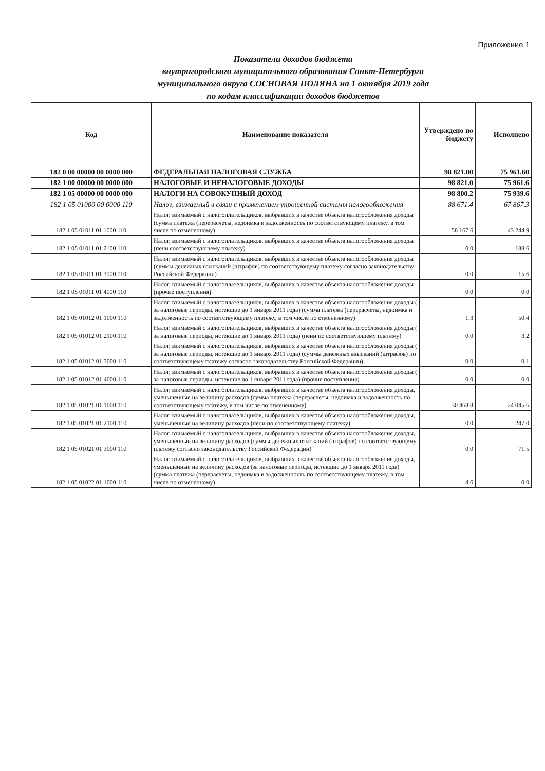Приложение 1
Показатели доходов бюджета
внутригородского муниципального образования Санкт-Петербурга
муниципального округа СОСНОВАЯ ПОЛЯНА на 1 октября 2019 года
по кодам классификации доходов бюджетов
| Код | Наименование показателя | Утверждено по бюджету | Исполнено |
| --- | --- | --- | --- |
| 182 0 00 00000 00 0000 000 | ФЕДЕРАЛЬНАЯ НАЛОГОВАЯ СЛУЖБА | 98 821.00 | 75 961.60 |
| 182 1 00 00000 00 0000 000 | НАЛОГОВЫЕ И НЕНАЛОГОВЫЕ ДОХОДЫ | 98 821.0 | 75 961.6 |
| 182 1 05 00000 00 0000 000 | НАЛОГИ НА СОВОКУПНЫЙ ДОХОД | 98 800.2 | 75 939.6 |
| 182 1 05 01000 00 0000 110 | Налог, взимаемый в связи с применением упрощенной системы налогообложения | 88 671.4 | 67 867.3 |
| 182 1 05 01011 01 1000 110 | Налог, взимаемый с налогоплательщиков, выбравших в качестве объекта налогообложения доходы (сумма платежа (перерасчеты, недоимка и задолженность по соответствующему платежу, в том числе по отмененному) | 58 167.6 | 43 244.9 |
| 182 1 05 01011 01 2100 110 | Налог, взимаемый с налогоплательщиков, выбравших в качестве объекта налогообложения доходы (пени соответствующему платежу) | 0.0 | 188.6 |
| 182 1 05 01011 01 3000 110 | Налог, взимаемый с налогоплательщиков, выбравших в качестве объекта налогообложения доходы (суммы денежных взысканий (штрафов) по соответствующему платежу согласно законодательству Российской Федерации) | 0.0 | 15.6 |
| 182 1 05 01011 01 4000 110 | Налог, взимаемый с налогоплательщиков, выбравших в качестве объекта налогообложения доходы (прочие поступления) | 0.0 | 0.0 |
| 182 1 05 01012 01 1000 110 | Налог, взимаемый с налогоплательщиков, выбравших в качестве объекта налогообложения доходы ( за налоговые периоды, истекшие до 1 января 2011 года) (сумма платежа (перерасчеты, недоимка и задолженность по соответствующему платежу, в том числе по отмененному) | 1.3 | 50.4 |
| 182 1 05 01012 01 2100 110 | Налог, взимаемый с налогоплательщиков, выбравших в качестве объекта налогообложения доходы ( за налоговые периоды, истекшие до 1 января 2011 года) (пени по соответствующему платежу) | 0.0 | 3.2 |
| 182 1 05 01012 01 3000 110 | Налог, взимаемый с налогоплательщиков, выбравших в качестве объекта налогообложения доходы ( за налоговые периоды, истекшие до 1 января 2011 года) (суммы денежных взысканий (штрафов) по соответствующему платежу согласно законодательству Российской Федерации) | 0.0 | 0.1 |
| 182 1 05 01012 01 4000 110 | Налог, взимаемый с налогоплательщиков, выбравших в качестве объекта налогообложения доходы ( за налоговые периоды, истекшие до 1 января 2011 года) (прочие поступления) | 0.0 | 0.0 |
| 182 1 05 01021 01 1000 110 | Налог, взимаемый с налогоплательщиков, выбравших в качестве объекта налогообложения доходы, уменьшенные на величину расходов (сумма платежа (перерасчеты, недоимка и задолженность по соответствующему платежу, в том числе по отмененному) | 30 468.8 | 24 045.6 |
| 182 1 05 01021 01 2100 110 | Налог, взимаемый с налогоплательщиков, выбравших в качестве объекта налогообложения доходы, уменьшенные на величину расходов (пени по соответствующему платежу) | 0.0 | 247.0 |
| 182 1 05 01021 01 3000 110 | Налог, взимаемый с налогоплательщиков, выбравших в качестве объекта налогообложения доходы, уменьшенные на величину расходов (суммы денежных взысканий (штрафов) по соответствующему платежу согласно законодательству Российской Федерации) | 0.0 | 71.5 |
| 182 1 05 01022 01 1000 110 | Налог, взимаемый с налогоплательщиков, выбравших в качестве объекта налогообложения доходы, уменьшенные на величину расходов (за налоговые периоды, истекшие до 1 января 2011 года) (сумма платежа (перерасчеты, недоимка и задолженность по соответствующему платежу, в том числе по отмененному) | 4.6 | 0.0 |